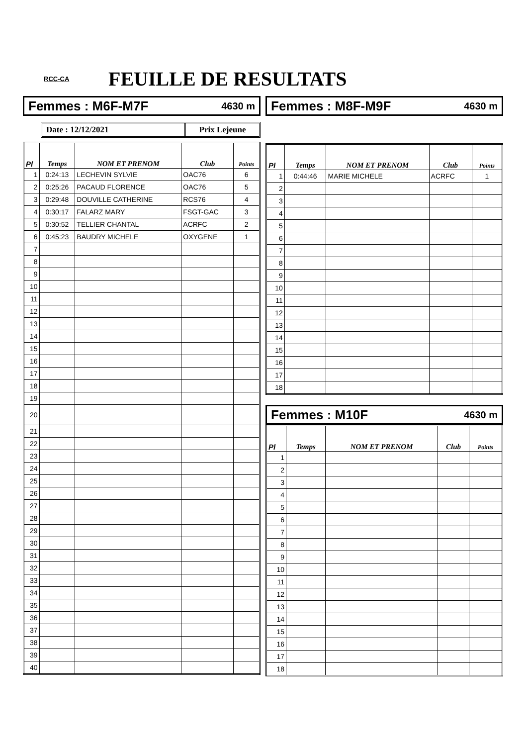RCC-CA
FEUILLE DE RESULTATS
Femmes : M6F-M7F 4630 m
Date : 12/12/2021 Prix Lejeune
| Pl | Temps | NOM ET PRENOM | Club | Points |
| --- | --- | --- | --- | --- |
| 1 | 0:24:13 | LECHEVIN SYLVIE | OAC76 | 6 |
| 2 | 0:25:26 | PACAUD FLORENCE | OAC76 | 5 |
| 3 | 0:29:48 | DOUVILLE CATHERINE | RCS76 | 4 |
| 4 | 0:30:17 | FALARZ MARY | FSGT-GAC | 3 |
| 5 | 0:30:52 | TELLIER CHANTAL | ACRFC | 2 |
| 6 | 0:45:23 | BAUDRY MICHELE | OXYGENE | 1 |
| 7 | | | | |
| 8 | | | | |
| 9 | | | | |
| 10 | | | | |
| 11 | | | | |
| 12 | | | | |
| 13 | | | | |
| 14 | | | | |
| 15 | | | | |
| 16 | | | | |
| 17 | | | | |
| 18 | | | | |
| 19 | | | | |
| 20 | | | | |
| 21 | | | | |
| 22 | | | | |
| 23 | | | | |
| 24 | | | | |
| 25 | | | | |
| 26 | | | | |
| 27 | | | | |
| 28 | | | | |
| 29 | | | | |
| 30 | | | | |
| 31 | | | | |
| 32 | | | | |
| 33 | | | | |
| 34 | | | | |
| 35 | | | | |
| 36 | | | | |
| 37 | | | | |
| 38 | | | | |
| 39 | | | | |
| 40 | | | | |
Femmes : M8F-M9F 4630 m
| Pl | Temps | NOM ET PRENOM | Club | Points |
| --- | --- | --- | --- | --- |
| 1 | 0:44:46 | MARIE MICHELE | ACRFC | 1 |
| 2 | | | | |
| 3 | | | | |
| 4 | | | | |
| 5 | | | | |
| 6 | | | | |
| 7 | | | | |
| 8 | | | | |
| 9 | | | | |
| 10 | | | | |
| 11 | | | | |
| 12 | | | | |
| 13 | | | | |
| 14 | | | | |
| 15 | | | | |
| 16 | | | | |
| 17 | | | | |
| 18 | | | | |
Femmes : M10F 4630 m
| Pl | Temps | NOM ET PRENOM | Club | Points |
| --- | --- | --- | --- | --- |
| 1 | | | | |
| 2 | | | | |
| 3 | | | | |
| 4 | | | | |
| 5 | | | | |
| 6 | | | | |
| 7 | | | | |
| 8 | | | | |
| 9 | | | | |
| 10 | | | | |
| 11 | | | | |
| 12 | | | | |
| 13 | | | | |
| 14 | | | | |
| 15 | | | | |
| 16 | | | | |
| 17 | | | | |
| 18 | | | | |